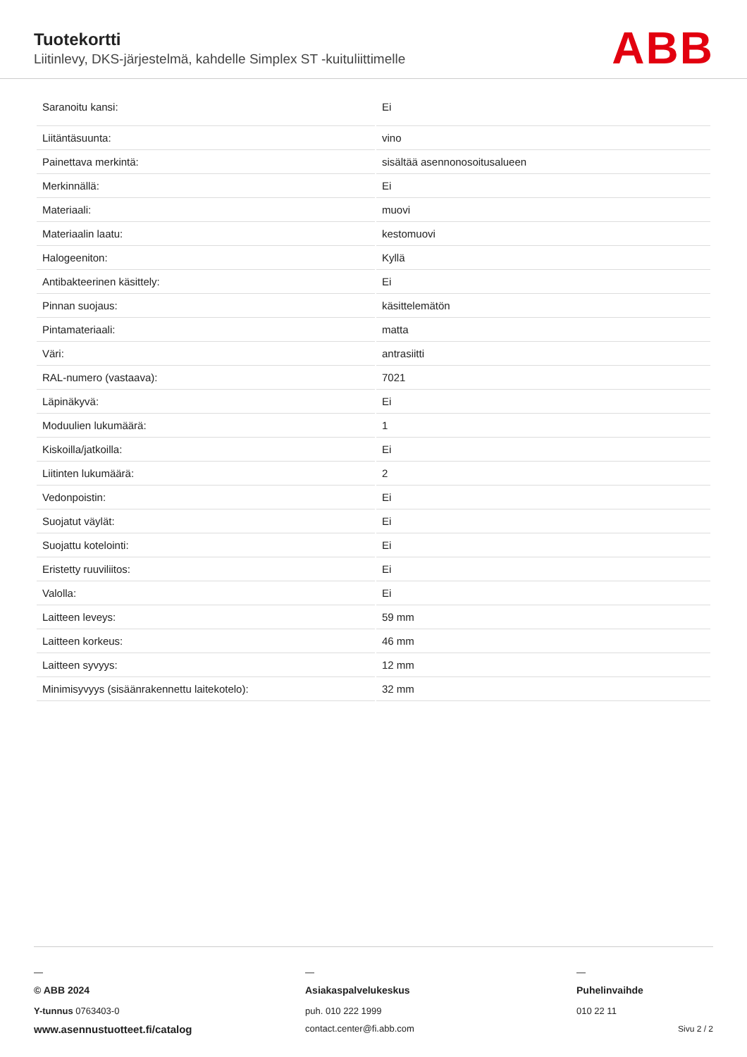Tuotekortti
Liitinlevy, DKS-järjestelmä, kahdelle Simplex ST -kuituliittimelle
ABB
| Saranoitu kansi: | Ei |
| Liitäntäsuunta: | vino |
| Painettava merkintä: | sisältää asennonosoitusalueen |
| Merkinnällä: | Ei |
| Materiaali: | muovi |
| Materiaalin laatu: | kestomuovi |
| Halogeeniton: | Kyllä |
| Antibakteerinen käsittely: | Ei |
| Pinnan suojaus: | käsittelemätön |
| Pintamateriaali: | matta |
| Väri: | antrasiitti |
| RAL-numero (vastaava): | 7021 |
| Läpinäkyvä: | Ei |
| Moduulien lukumäärä: | 1 |
| Kiskoilla/jatkoilla: | Ei |
| Liitinten lukumäärä: | 2 |
| Vedonpoistin: | Ei |
| Suojatut väylät: | Ei |
| Suojattu kotelointi: | Ei |
| Eristetty ruuviliitos: | Ei |
| Valolla: | Ei |
| Laitteen leveys: | 59 mm |
| Laitteen korkeus: | 46 mm |
| Laitteen syvyys: | 12 mm |
| Minimisyvyys (sisäänrakennettu laitekotelo): | 32 mm |
—
© ABB 2024
Y-tunnus 0763403-0
www.asennustuotteet.fi/catalog
—
Asiakaspalvelukeskus
puh. 010 222 1999
contact.center@fi.abb.com
—
Puhelinvaihde
010 22 11
Sivu 2 / 2